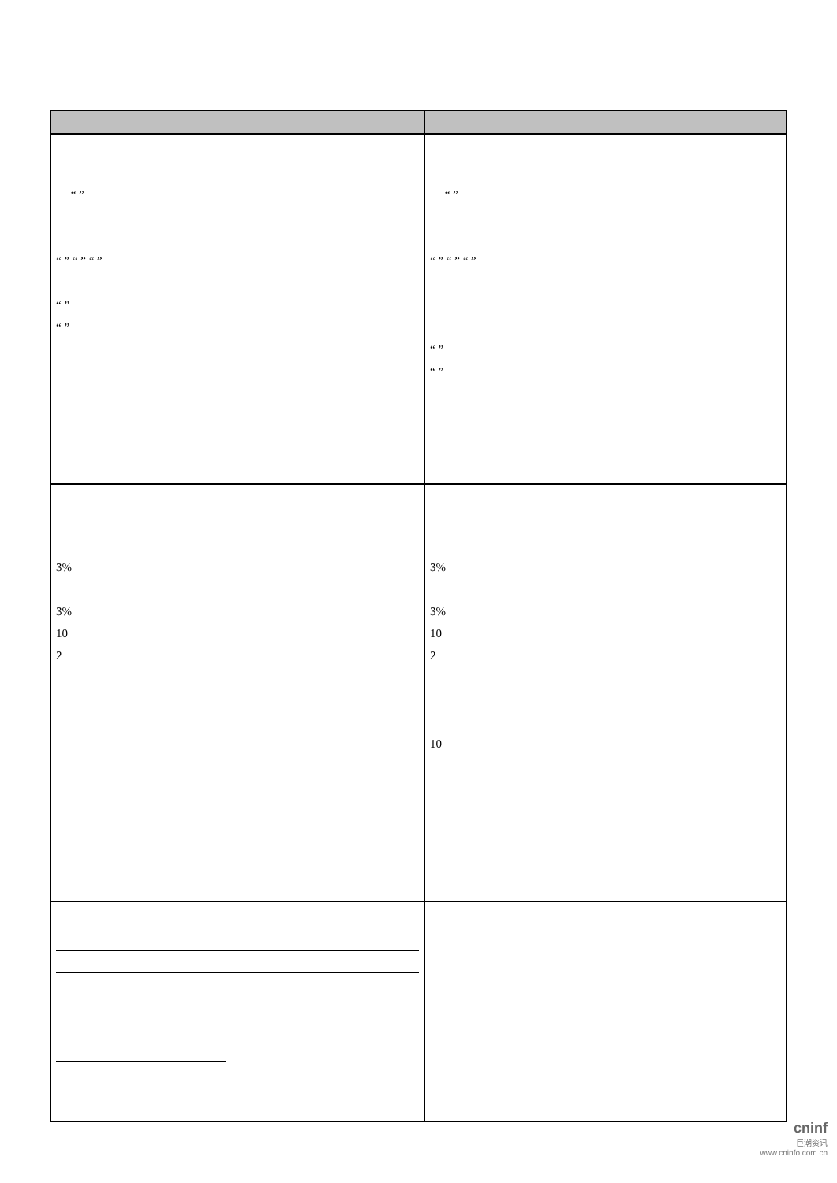| “ ” “ ” “ ” “ ” “ ” “ ” | “ ” “ ” “ ” “ ” “ ” “ ” |
| 3% 3% 10 2 | 3% 3% 10 2 10 |
cninf
巨潮资讯
www.cninfo.com.cn